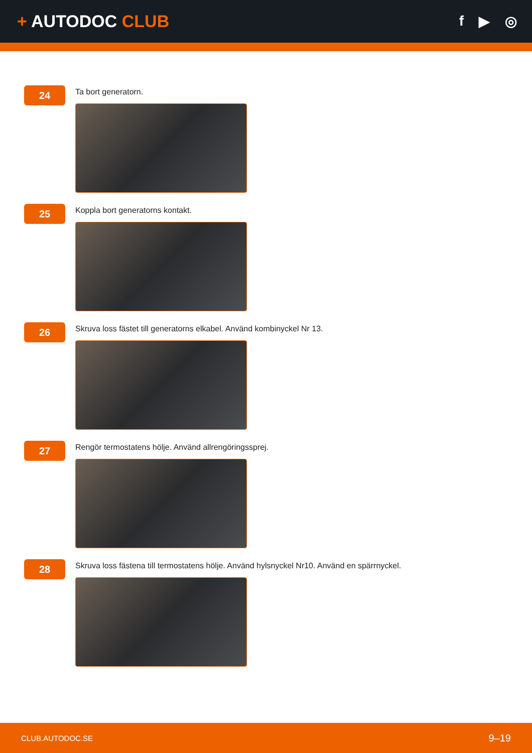+ AUTODOC CLUB
f ▶ ◎
24
Ta bort generatorn.
25
Koppla bort generatorns kontakt.
26
Skruva loss fästet till generatorns elkabel. Använd kombinyckel Nr 13.
27
Rengör termostatens hölje. Använd allrengöringssprej.
28
Skruva loss fästena till termostatens hölje. Använd hylsnyckel Nr10. Använd en spärrnyckel.
CLUB.AUTODOC.SE 9–19